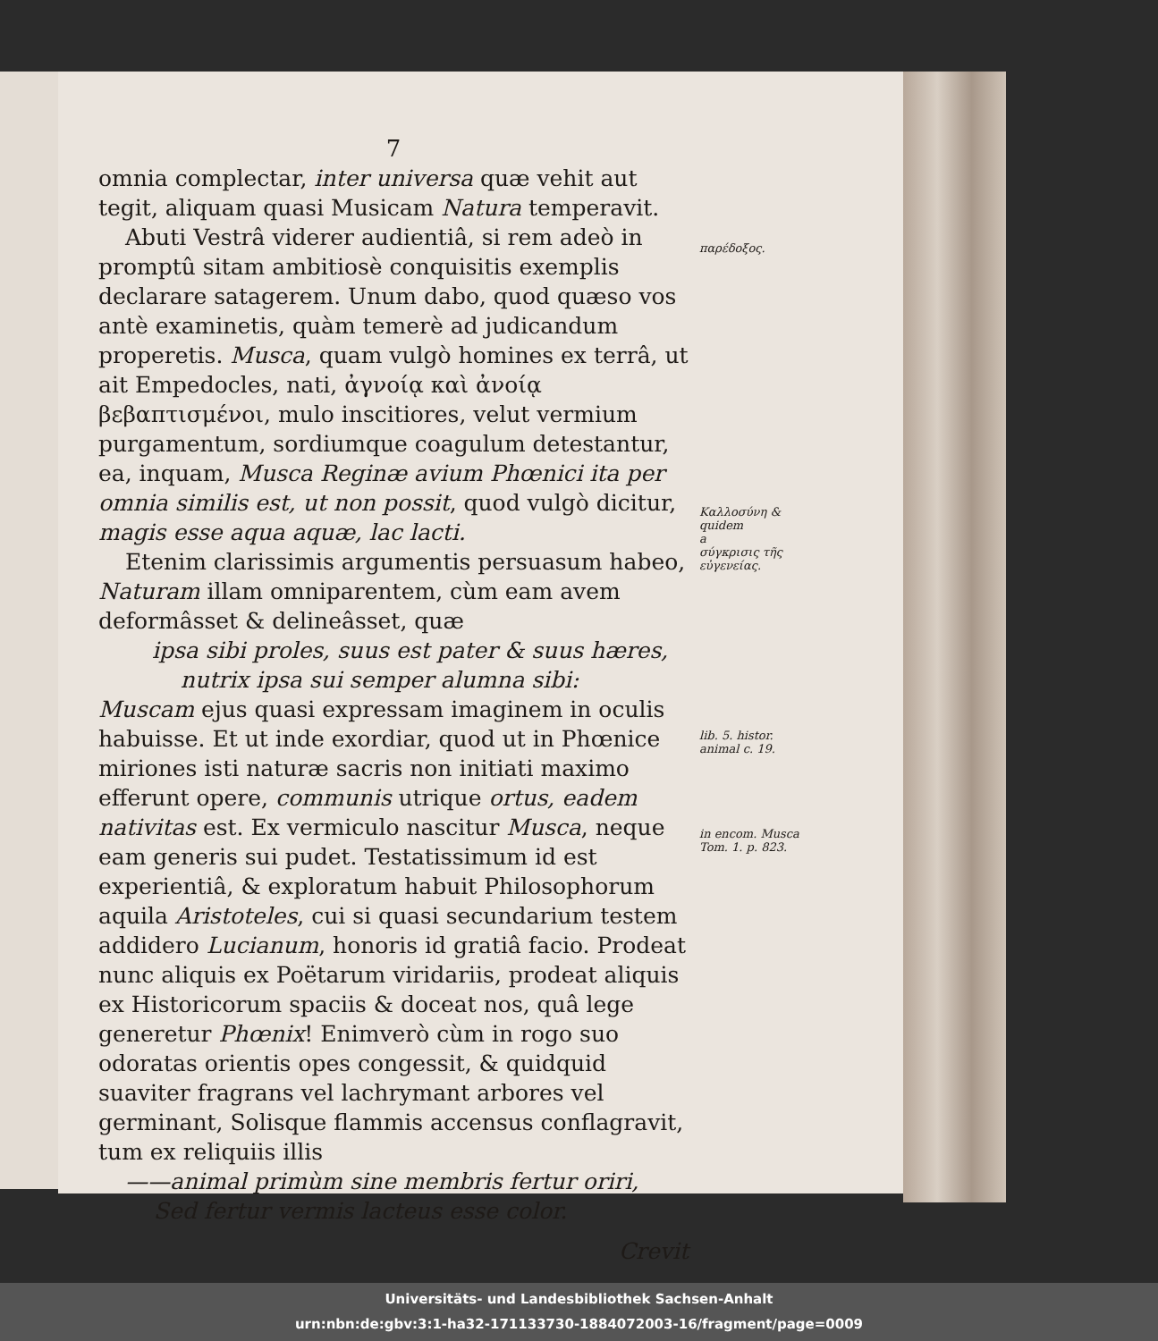7
omnia complectar, inter universa quæ vehit aut tegit, aliquam quasi Musicam Natura temperavit.
Abuti Vestrâ viderer audientiâ, si rem adeò in promptû sitam ambitiosè conquisitis exemplis declarare satagerem. Unum dabo, quod quæso vos antè examinetis, quàm temerè ad judicandum properetis. Musca, quam vulgò homines ex terrâ, ut ait Empedocles, nati, ἀγνοίᾳ καὶ ἀνοίᾳ βεβαπτισμένοι, mulo inscitiores, velut vermium purgamentum, sordiumque coagulum detestantur, ea, inquam, Musca Reginæ avium Phœnici ita per omnia similis est, ut non possit, quod vulgò dicitur, magis esse aqua aquæ, lac lacti.
Etenim clarissimis argumentis persuasum habeo, Naturam illam omniparentem, cùm eam avem deformâsset & delineâsset, quæ
ipsa sibi proles, suus est pater & suus hæres,
nutrix ipsa sui semper alumna sibi:
Muscam ejus quasi expressam imaginem in oculis habuisse. Et ut inde exordiar, quod ut in Phœnice miriones isti naturæ sacris non initiati maximo efferunt opere, communis utrique ortus, eadem nativitas est. Ex vermiculo nascitur Musca, neque eam generis sui pudet. Testatissimum id est experientiâ, & exploratum habuit Philosophorum aquila Aristoteles, cui si quasi secundarium testem addidero Lucianum, honoris id gratiâ facio. Prodeat nunc aliquis ex Poëtarum viridariis, prodeat aliquis ex Historicorum spaciis & doceat nos, quâ lege generetur Phœnix! Enimverò cùm in rogo suo odoratas orientis opes congessit, & quidquid suaviter fragrans vel lachrymant arbores vel germinant, Solisque flammis accensus conflagravit, tum ex reliquiis illis
——animal primùm sine membris fertur oriri,
Sed fertur vermis lacteus esse color.
Crevit
παρέδοξος.
Καλλοσύνη & quidem
a
σύγκρισις τῆς εὐγενείας.
lib. 5. histor. animal c. 19.
in encom. Musca Tom. 1. p. 823.
Universitäts- und Landesbibliothek Sachsen-Anhalt
urn:nbn:de:gbv:3:1-ha32-171133730-1884072003-16/fragment/page=0009